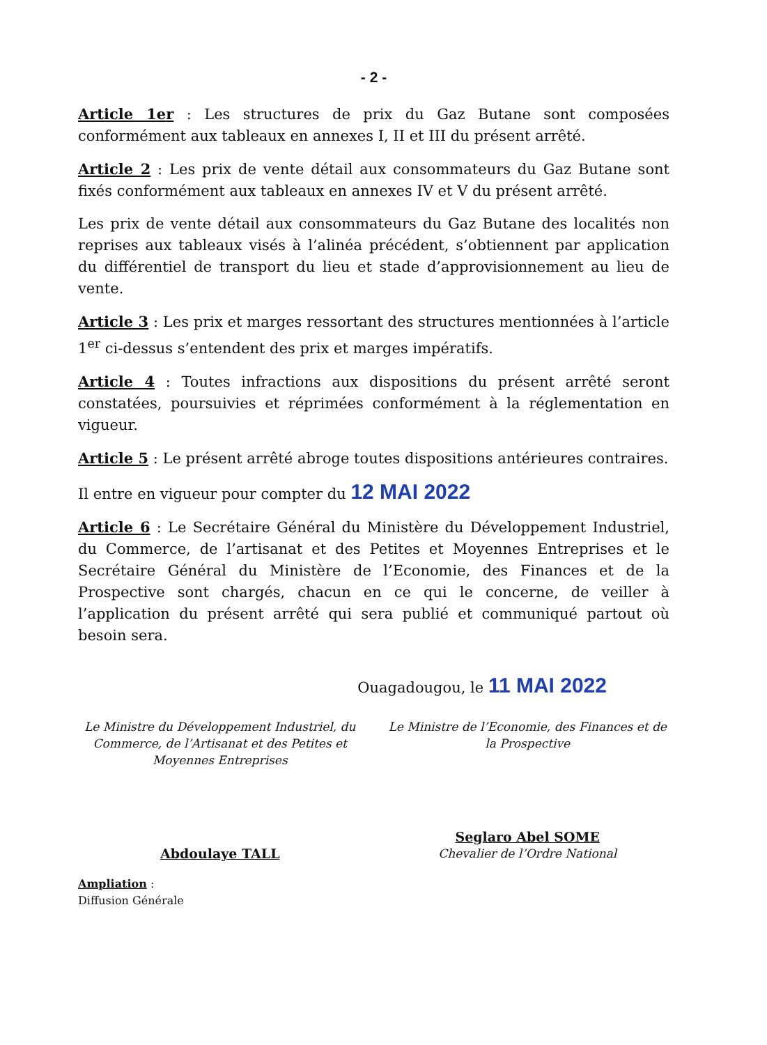- 2 -
Article 1er : Les structures de prix du Gaz Butane sont composées conformément aux tableaux en annexes I, II et III du présent arrêté.
Article 2 : Les prix de vente détail aux consommateurs du Gaz Butane sont fixés conformément aux tableaux en annexes IV et V du présent arrêté.
Les prix de vente détail aux consommateurs du Gaz Butane des localités non reprises aux tableaux visés à l’alinéa précédent, s’obtiennent par application du différentiel de transport du lieu et stade d’approvisionnement au lieu de vente.
Article 3 : Les prix et marges ressortant des structures mentionnées à l’article 1<sup>er</sup> ci-dessus s’entendent des prix et marges impératifs.
Article 4 : Toutes infractions aux dispositions du présent arrêté seront constatées, poursuivies et réprimées conformément à la réglementation en vigueur.
Article 5 : Le présent arrêté abroge toutes dispositions antérieures contraires.
Il entre en vigueur pour compter du 12 MAI 2022
Article 6 : Le Secrétaire Général du Ministère du Développement Industriel, du Commerce, de l’artisanat et des Petites et Moyennes Entreprises et le Secrétaire Général du Ministère de l’Economie, des Finances et de la Prospective sont chargés, chacun en ce qui le concerne, de veiller à l’application du présent arrêté qui sera publié et communiqué partout où besoin sera.
Ouagadougou, le 11 MAI 2022
Le Ministre du Développement Industriel, du Commerce, de l’Artisanat et des Petites et Moyennes Entreprises
Abdoulaye TALL
Le Ministre de l’Economie, des Finances et de la Prospective
Seglaro Abel SOME
Chevalier de l’Ordre National
Ampliation :
Diffusion Générale